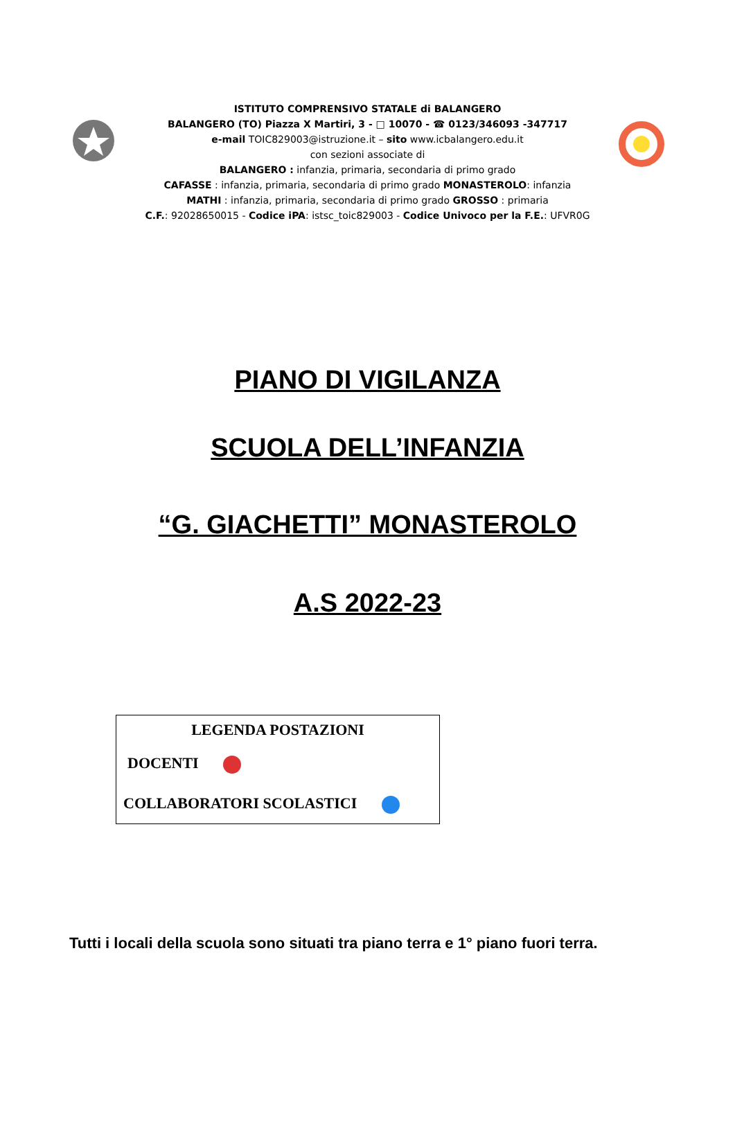ISTITUTO COMPRENSIVO STATALE di BALANGERO
BALANGERO (TO) Piazza X Martiri, 3 - □ 10070 - ☎ 0123/346093 -347717
e-mail TOIC829003@istruzione.it – sito www.icbalangero.edu.it
con sezioni associate di
BALANGERO : infanzia, primaria, secondaria di primo grado
CAFASSE : infanzia, primaria, secondaria di primo grado MONASTEROLO: infanzia
MATHI : infanzia, primaria, secondaria di primo grado GROSSO : primaria
C.F.: 92028650015 - Codice iPA: istsc_toic829003 - Codice Univoco per la F.E.: UFVR0G
PIANO DI VIGILANZA
SCUOLA DELL’INFANZIA
“G. GIACHETTI” MONASTEROLO
A.S 2022-23
LEGENDA POSTAZIONI
DOCENTI
COLLABORATORI SCOLASTICI
Tutti i locali della scuola sono situati tra piano terra e 1° piano fuori terra.